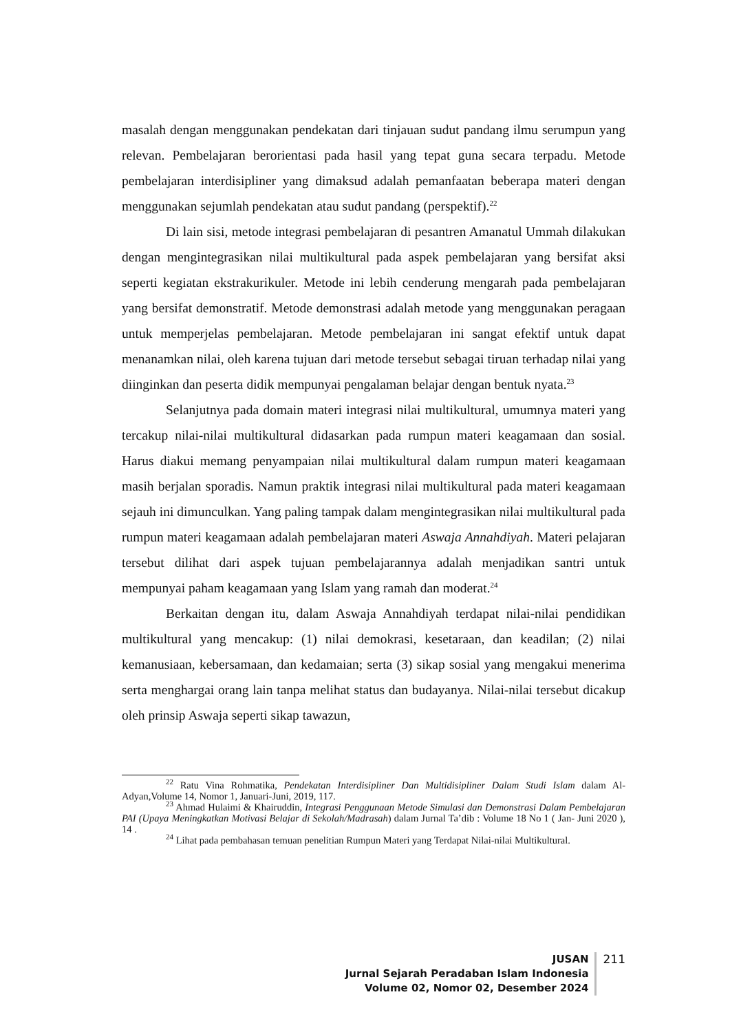masalah dengan menggunakan pendekatan dari tinjauan sudut pandang ilmu serumpun yang relevan. Pembelajaran berorientasi pada hasil yang tepat guna secara terpadu. Metode pembelajaran interdisipliner yang dimaksud adalah pemanfaatan beberapa materi dengan menggunakan sejumlah pendekatan atau sudut pandang (perspektif).<sup>22</sup>
Di lain sisi, metode integrasi pembelajaran di pesantren Amanatul Ummah dilakukan dengan mengintegrasikan nilai multikultural pada aspek pembelajaran yang bersifat aksi seperti kegiatan ekstrakurikuler. Metode ini lebih cenderung mengarah pada pembelajaran yang bersifat demonstratif. Metode demonstrasi adalah metode yang menggunakan peragaan untuk memperjelas pembelajaran. Metode pembelajaran ini sangat efektif untuk dapat menanamkan nilai, oleh karena tujuan dari metode tersebut sebagai tiruan terhadap nilai yang diinginkan dan peserta didik mempunyai pengalaman belajar dengan bentuk nyata.<sup>23</sup>
Selanjutnya pada domain materi integrasi nilai multikultural, umumnya materi yang tercakup nilai-nilai multikultural didasarkan pada rumpun materi keagamaan dan sosial. Harus diakui memang penyampaian nilai multikultural dalam rumpun materi keagamaan masih berjalan sporadis. Namun praktik integrasi nilai multikultural pada materi keagamaan sejauh ini dimunculkan. Yang paling tampak dalam mengintegrasikan nilai multikultural pada rumpun materi keagamaan adalah pembelajaran materi Aswaja Annahdiyah. Materi pelajaran tersebut dilihat dari aspek tujuan pembelajarannya adalah menjadikan santri untuk mempunyai paham keagamaan yang Islam yang ramah dan moderat.<sup>24</sup>
Berkaitan dengan itu, dalam Aswaja Annahdiyah terdapat nilai-nilai pendidikan multikultural yang mencakup: (1) nilai demokrasi, kesetaraan, dan keadilan; (2) nilai kemanusiaan, kebersamaan, dan kedamaian; serta (3) sikap sosial yang mengakui menerima serta menghargai orang lain tanpa melihat status dan budayanya. Nilai-nilai tersebut dicakup oleh prinsip Aswaja seperti sikap tawazun,
<sup>22</sup> Ratu Vina Rohmatika, Pendekatan Interdisipliner Dan Multidisipliner Dalam Studi Islam dalam Al-Adyan,Volume 14, Nomor 1, Januari-Juni, 2019, 117.
<sup>23</sup> Ahmad Hulaimi & Khairuddin, Integrasi Penggunaan Metode Simulasi dan Demonstrasi Dalam Pembelajaran PAI (Upaya Meningkatkan Motivasi Belajar di Sekolah/Madrasah) dalam Jurnal Ta’dib : Volume 18 No 1 ( Jan- Juni 2020 ), 14 .
<sup>24</sup> Lihat pada pembahasan temuan penelitian Rumpun Materi yang Terdapat Nilai-nilai Multikultural.
JUSAN
Jurnal Sejarah Peradaban Islam Indonesia
Volume 02, Nomor 02, Desember 2024
211